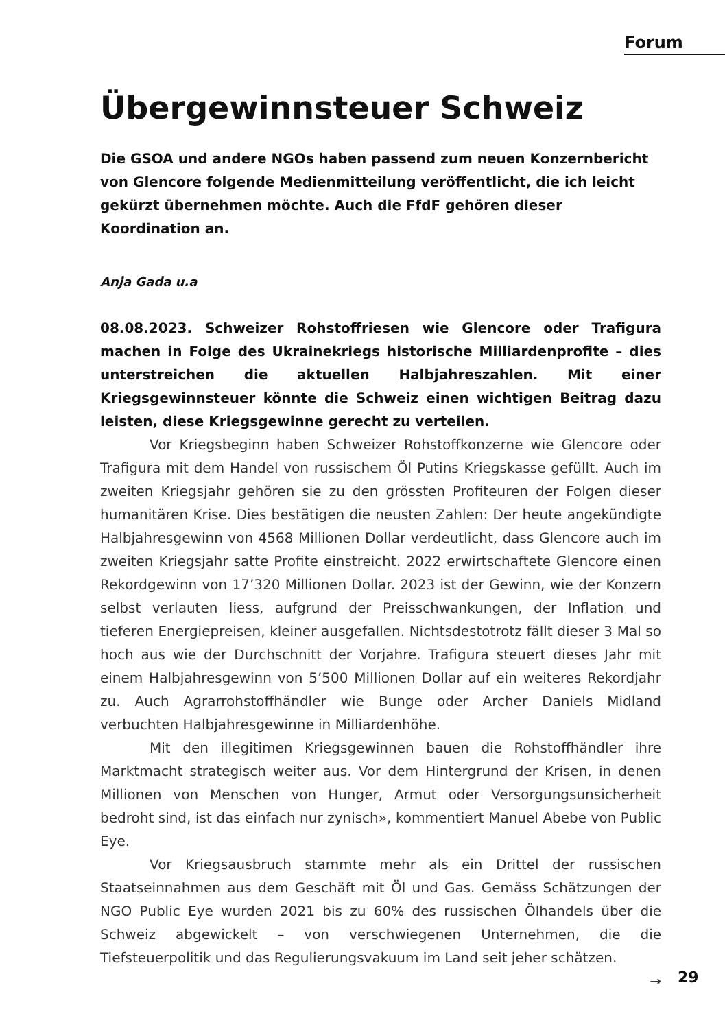Forum
Übergewinnsteuer Schweiz
Die GSOA und andere NGOs haben passend zum neuen Konzernbericht von Glencore folgende Medienmitteilung veröffentlicht, die ich leicht gekürzt übernehmen möchte. Auch die FfdF gehören dieser Koordination an.
Anja Gada u.a
08.08.2023. Schweizer Rohstoffriesen wie Glencore oder Trafigura machen in Folge des Ukrainekriegs historische Milliardenprofite – dies unterstreichen die aktuellen Halbjahreszahlen. Mit einer Kriegsgewinnsteuer könnte die Schweiz einen wichtigen Beitrag dazu leisten, diese Kriegsgewinne gerecht zu verteilen.
Vor Kriegsbeginn haben Schweizer Rohstoffkonzerne wie Glencore oder Trafigura mit dem Handel von russischem Öl Putins Kriegskasse gefüllt. Auch im zweiten Kriegsjahr gehören sie zu den grössten Profiteuren der Folgen dieser humanitären Krise. Dies bestätigen die neusten Zahlen: Der heute angekündigte Halbjahresgewinn von 4568 Millionen Dollar verdeutlicht, dass Glencore auch im zweiten Kriegsjahr satte Profite einstreicht. 2022 erwirtschaftete Glencore einen Rekordgewinn von 17’320 Millionen Dollar. 2023 ist der Gewinn, wie der Konzern selbst verlauten liess, aufgrund der Preisschwankungen, der Inflation und tieferen Energiepreisen, kleiner ausgefallen. Nichtsdestotrotz fällt dieser 3 Mal so hoch aus wie der Durchschnitt der Vorjahre. Trafigura steuert dieses Jahr mit einem Halbjahresgewinn von 5’500 Millionen Dollar auf ein weiteres Rekordjahr zu. Auch Agrarrohstoffhändler wie Bunge oder Archer Daniels Midland verbuchten Halbjahresgewinne in Milliardenhöhe.
Mit den illegitimen Kriegsgewinnen bauen die Rohstoffhändler ihre Marktmacht strategisch weiter aus. Vor dem Hintergrund der Krisen, in denen Millionen von Menschen von Hunger, Armut oder Versorgungsunsicherheit bedroht sind, ist das einfach nur zynisch», kommentiert Manuel Abebe von Public Eye.
Vor Kriegsausbruch stammte mehr als ein Drittel der russischen Staatseinnahmen aus dem Geschäft mit Öl und Gas. Gemäss Schätzungen der NGO Public Eye wurden 2021 bis zu 60% des russischen Ölhandels über die Schweiz abgewickelt – von verschwiegenen Unternehmen, die die Tiefsteuerpolitik und das Regulierungsvakuum im Land seit jeher schätzen. →
29